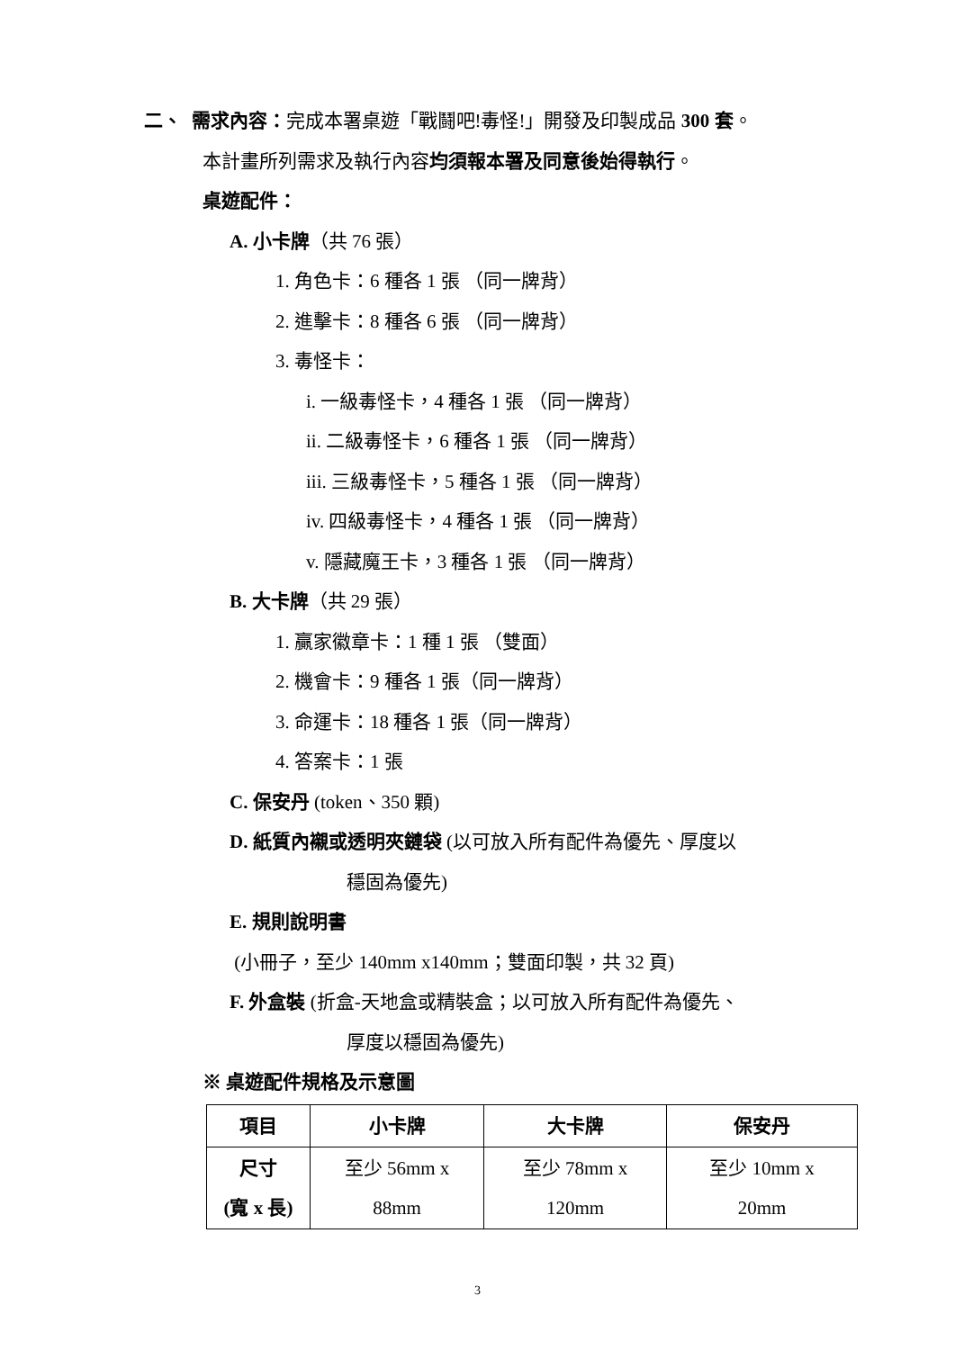二、 需求內容：完成本署桌遊「戰鬪吧!毒怪!」開發及印製成品 300 套。
本計畫所列需求及執行內容均須報本署及同意後始得執行。
桌遊配件：
A. 小卡牌（共 76 張）
1. 角色卡：6 種各 1 張 （同一牌背）
2. 進擊卡：8 種各 6 張 （同一牌背）
3. 毒怪卡：
i. 一級毒怪卡，4 種各 1 張 （同一牌背）
ii. 二級毒怪卡，6 種各 1 張 （同一牌背）
iii. 三級毒怪卡，5 種各 1 張 （同一牌背）
iv. 四級毒怪卡，4 種各 1 張 （同一牌背）
v. 隱藏魔王卡，3 種各 1 張 （同一牌背）
B. 大卡牌（共 29 張）
1. 贏家徽章卡：1 種 1 張 （雙面）
2. 機會卡：9 種各 1 張（同一牌背）
3. 命運卡：18 種各 1 張（同一牌背）
4. 答案卡：1 張
C. 保安丹 (token、350 顆)
D. 紙質內襯或透明夾鏈袋 (以可放入所有配件為優先、厚度以
穩固為優先)
E. 規則說明書
(小冊子，至少 140mm x140mm；雙面印製，共 32 頁)
F. 外盒裝 (折盒-天地盒或精裝盒；以可放入所有配件為優先、
厚度以穩固為優先)
※ 桌遊配件規格及示意圖
| 項目 | 小卡牌 | 大卡牌 | 保安丹 |
| --- | --- | --- | --- |
| 尺寸 (寬 x 長) | 至少 56mm x 88mm | 至少 78mm x 120mm | 至少 10mm x 20mm |
3